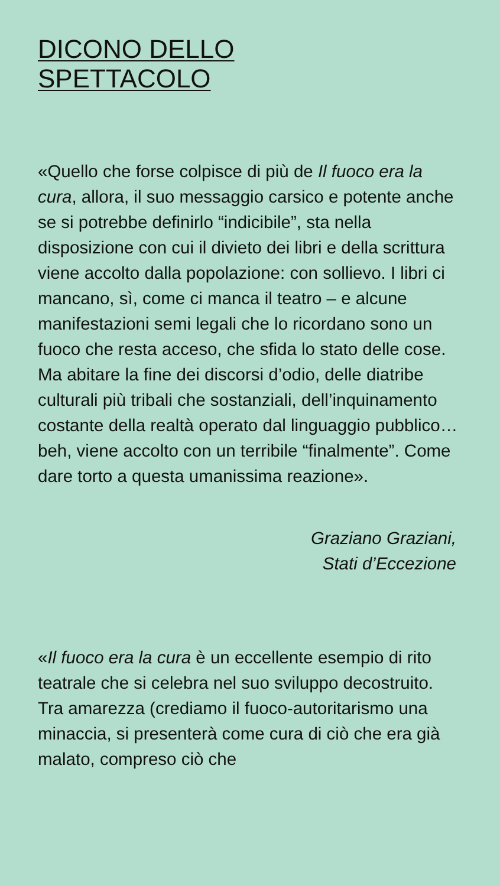DICONO DELLO
SPETTACOLO
«Quello che forse colpisce di più de Il fuoco era la cura, allora, il suo messaggio carsico e potente anche se si potrebbe definirlo “indicibile”, sta nella disposizione con cui il divieto dei libri e della scrittura viene accolto dalla popolazione: con sollievo. I libri ci mancano, sì, come ci manca il teatro – e alcune manifestazioni semi legali che lo ricordano sono un fuoco che resta acceso, che sfida lo stato delle cose. Ma abitare la fine dei discorsi d’odio, delle diatribe culturali più tribali che sostanziali, dell’inquinamento costante della realtà operato dal linguaggio pubblico… beh, viene accolto con un terribile “finalmente”. Come dare torto a questa umanissima reazione».
Graziano Graziani,
Stati d’Eccezione
«Il fuoco era la cura è un eccellente esempio di rito teatrale che si celebra nel suo sviluppo decostruito. Tra amarezza (crediamo il fuoco-autoritarismo una minaccia, si presenterà come cura di ciò che era già malato, compreso ciò che